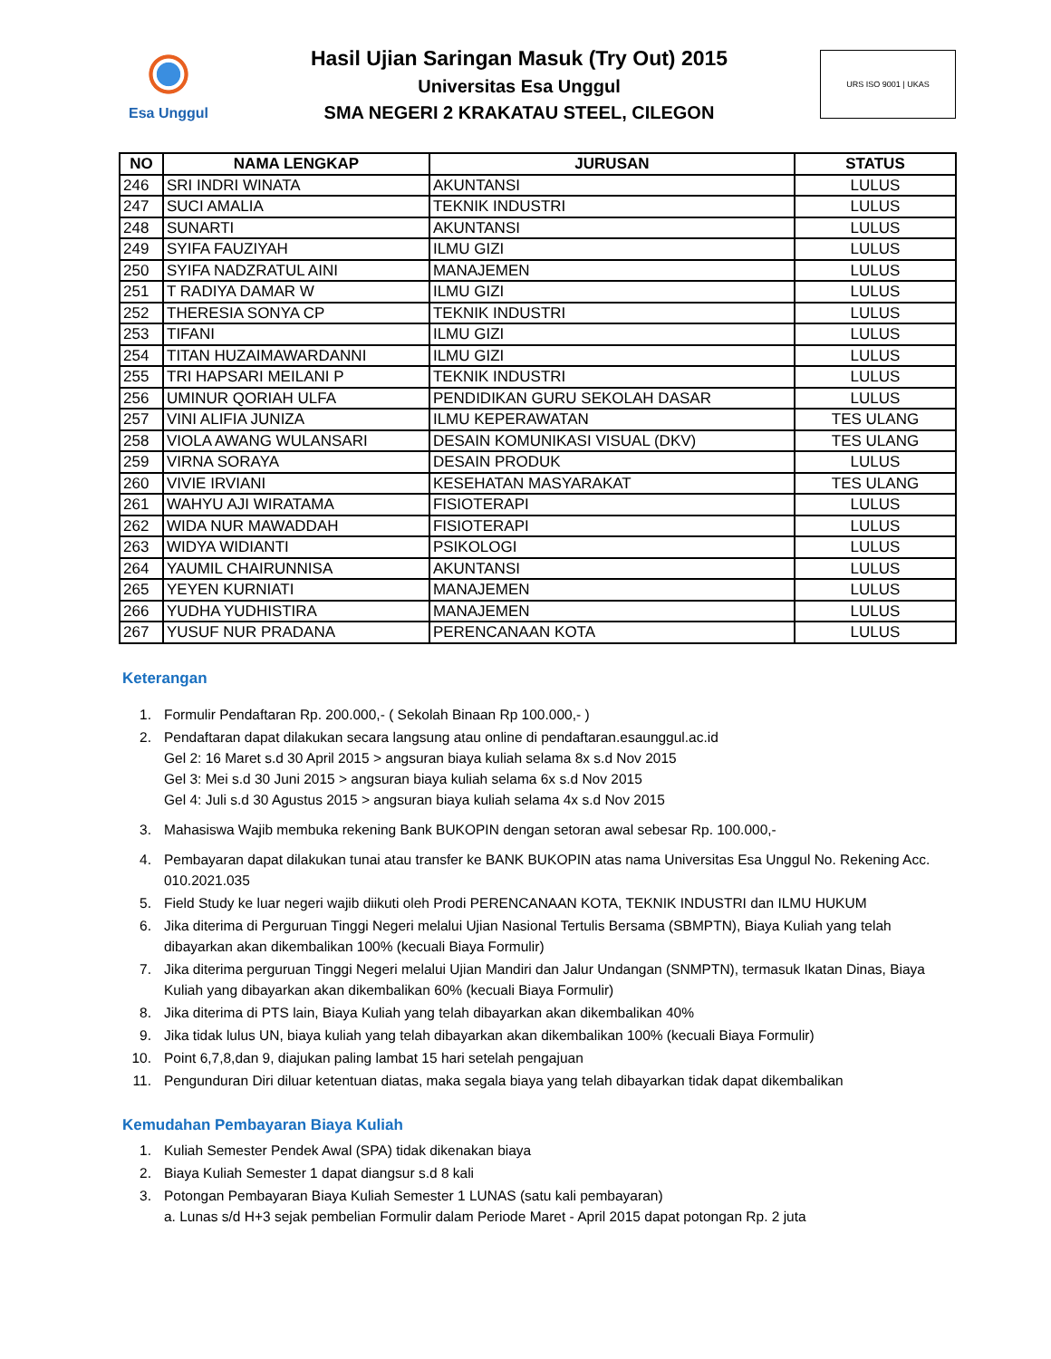Esa Unggul
Hasil Ujian Saringan Masuk (Try Out) 2015
Universitas Esa Unggul
SMA NEGERI 2 KRAKATAU STEEL, CILEGON
URS ISO 9001 | UKAS
| NO | NAMA LENGKAP | JURUSAN | STATUS |
| --- | --- | --- | --- |
| 246 | SRI INDRI WINATA | AKUNTANSI | LULUS |
| 247 | SUCI AMALIA | TEKNIK INDUSTRI | LULUS |
| 248 | SUNARTI | AKUNTANSI | LULUS |
| 249 | SYIFA FAUZIYAH | ILMU GIZI | LULUS |
| 250 | SYIFA NADZRATUL AINI | MANAJEMEN | LULUS |
| 251 | T RADIYA DAMAR W | ILMU GIZI | LULUS |
| 252 | THERESIA SONYA CP | TEKNIK INDUSTRI | LULUS |
| 253 | TIFANI | ILMU GIZI | LULUS |
| 254 | TITAN HUZAIMAWARDANNI | ILMU GIZI | LULUS |
| 255 | TRI HAPSARI MEILANI P | TEKNIK INDUSTRI | LULUS |
| 256 | UMINUR QORIAH ULFA | PENDIDIKAN GURU SEKOLAH DASAR | LULUS |
| 257 | VINI ALIFIA JUNIZA | ILMU KEPERAWATAN | TES ULANG |
| 258 | VIOLA AWANG WULANSARI | DESAIN KOMUNIKASI VISUAL (DKV) | TES ULANG |
| 259 | VIRNA SORAYA | DESAIN PRODUK | LULUS |
| 260 | VIVIE IRVIANI | KESEHATAN MASYARAKAT | TES ULANG |
| 261 | WAHYU AJI WIRATAMA | FISIOTERAPI | LULUS |
| 262 | WIDA NUR MAWADDAH | FISIOTERAPI | LULUS |
| 263 | WIDYA WIDIANTI | PSIKOLOGI | LULUS |
| 264 | YAUMIL CHAIRUNNISA | AKUNTANSI | LULUS |
| 265 | YEYEN KURNIATI | MANAJEMEN | LULUS |
| 266 | YUDHA YUDHISTIRA | MANAJEMEN | LULUS |
| 267 | YUSUF NUR PRADANA | PERENCANAAN KOTA | LULUS |
Keterangan
1. Formulir Pendaftaran Rp. 200.000,- ( Sekolah Binaan Rp 100.000,- )
2. Pendaftaran dapat dilakukan secara langsung atau online di pendaftaran.esaunggul.ac.id
Gel 2: 16 Maret s.d 30 April 2015 > angsuran biaya kuliah selama 8x s.d Nov 2015
Gel 3: Mei s.d 30 Juni 2015 > angsuran biaya kuliah selama 6x s.d Nov 2015
Gel 4: Juli s.d 30 Agustus 2015 > angsuran biaya kuliah selama 4x s.d Nov 2015
3. Mahasiswa Wajib membuka rekening Bank BUKOPIN dengan setoran awal sebesar Rp. 100.000,-
4. Pembayaran dapat dilakukan tunai atau transfer ke BANK BUKOPIN atas nama Universitas Esa Unggul No. Rekening Acc. 010.2021.035
5. Field Study ke luar negeri wajib diikuti oleh Prodi PERENCANAAN KOTA, TEKNIK INDUSTRI dan ILMU HUKUM
6. Jika diterima di Perguruan Tinggi Negeri melalui Ujian Nasional Tertulis Bersama (SBMPTN), Biaya Kuliah yang telah dibayarkan akan dikembalikan 100% (kecuali Biaya Formulir)
7. Jika diterima perguruan Tinggi Negeri melalui Ujian Mandiri dan Jalur Undangan (SNMPTN), termasuk Ikatan Dinas, Biaya Kuliah yang dibayarkan akan dikembalikan 60% (kecuali Biaya Formulir)
8. Jika diterima di PTS lain, Biaya Kuliah yang telah dibayarkan akan dikembalikan 40%
9. Jika tidak lulus UN, biaya kuliah yang telah dibayarkan akan dikembalikan 100% (kecuali Biaya Formulir)
10. Point 6,7,8,dan 9, diajukan paling lambat 15 hari setelah pengajuan
11. Pengunduran Diri diluar ketentuan diatas, maka segala biaya yang telah dibayarkan tidak dapat dikembalikan
Kemudahan Pembayaran Biaya Kuliah
1. Kuliah Semester Pendek Awal (SPA) tidak dikenakan biaya
2. Biaya Kuliah Semester 1 dapat diangsur s.d 8 kali
3. Potongan Pembayaran Biaya Kuliah Semester 1 LUNAS (satu kali pembayaran)
a. Lunas s/d H+3 sejak pembelian Formulir dalam Periode Maret - April 2015 dapat potongan Rp. 2 juta